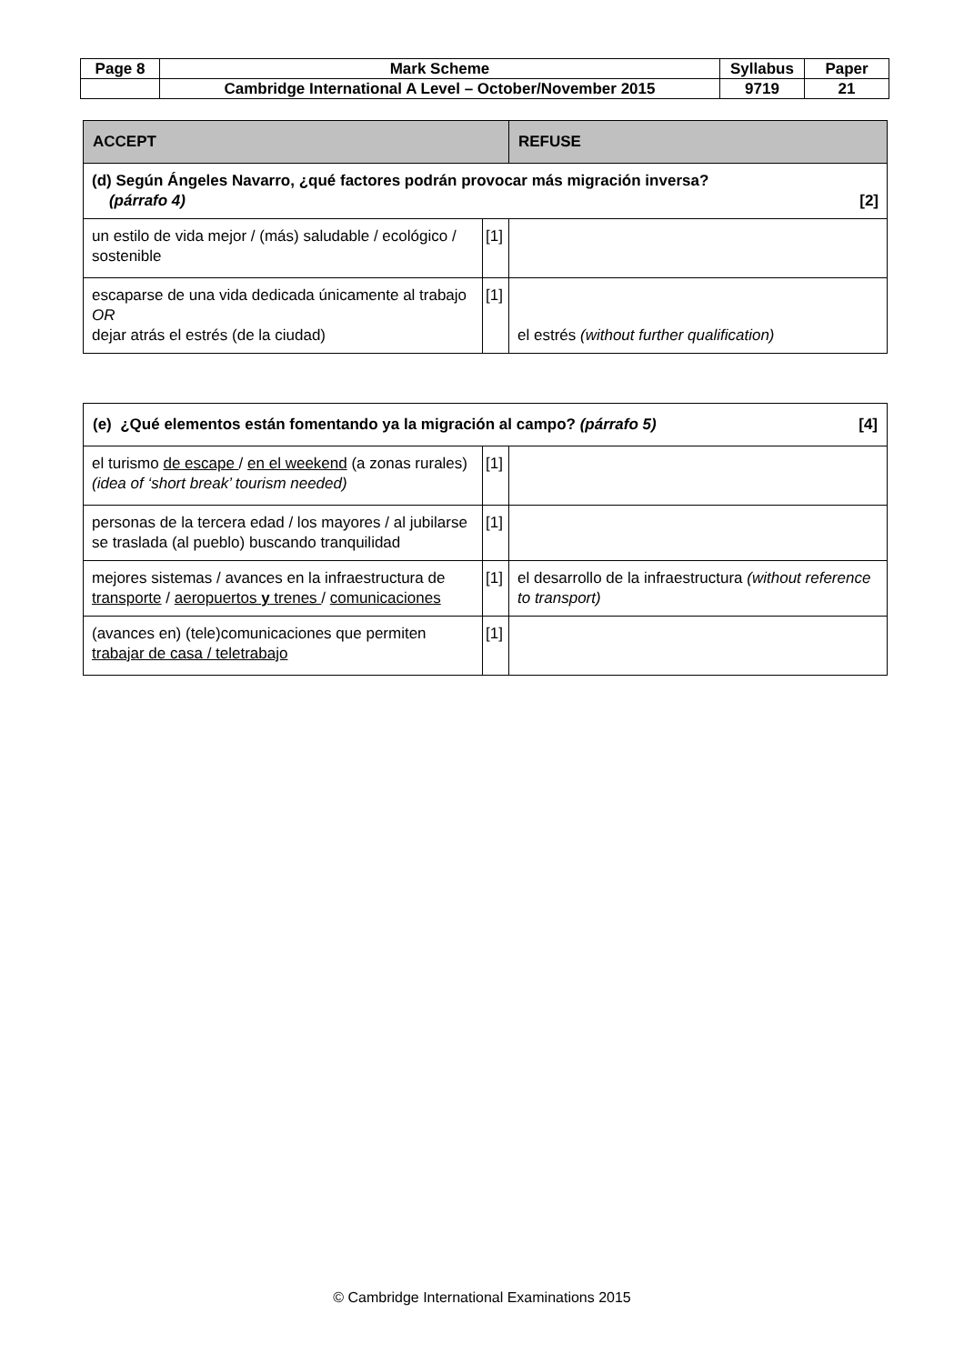| Page 8 | Mark Scheme | Syllabus | Paper |
| | Cambridge International A Level – October/November 2015 | 9719 | 21 |
| ACCEPT | | REFUSE |
| (d) Según Ángeles Navarro, ¿qué factores podrán provocar más migración inversa? (párrafo 4) [2] | | |
| un estilo de vida mejor / (más) saludable / ecológico / sostenible | [1] | |
| escaparse de una vida dedicada únicamente al trabajo OR dejar atrás el estrés (de la ciudad) | [1] | el estrés (without further qualification) |
| (e) ¿Qué elementos están fomentando ya la migración al campo? (párrafo 5) [4] | | |
| el turismo de escape / en el weekend (a zonas rurales) (idea of ‘short break’ tourism needed) | [1] | |
| personas de la tercera edad / los mayores / al jubilarse se traslada (al pueblo) buscando tranquilidad | [1] | |
| mejores sistemas / avances en la infraestructura de transporte / aeropuertos y trenes / comunicaciones | [1] | el desarrollo de la infraestructura (without reference to transport) |
| (avances en) (tele)comunicaciones que permiten trabajar de casa / teletrabajo | [1] | |
© Cambridge International Examinations 2015